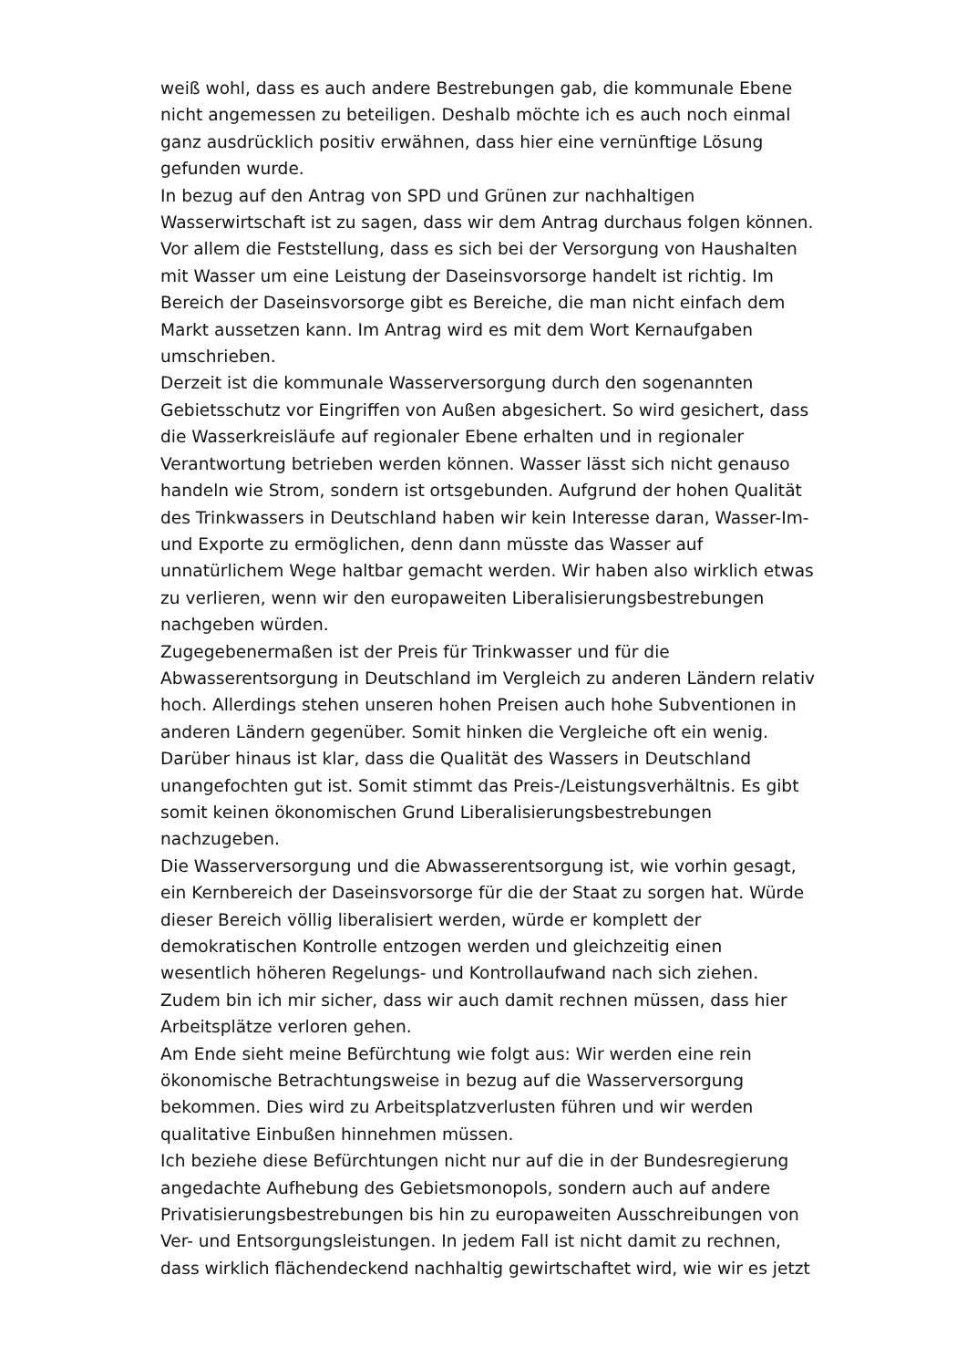weiß wohl, dass es auch andere Bestrebungen gab, die kommunale Ebene nicht angemessen zu beteiligen. Deshalb möchte ich es auch noch einmal ganz ausdrücklich positiv erwähnen, dass hier eine vernünftige Lösung gefunden wurde.
In bezug auf den Antrag von SPD und Grünen zur nachhaltigen Wasserwirtschaft ist zu sagen, dass wir dem Antrag durchaus folgen können. Vor allem die Feststellung, dass es sich bei der Versorgung von Haushalten mit Wasser um eine Leistung der Daseinsvorsorge handelt ist richtig. Im Bereich der Daseinsvorsorge gibt es Bereiche, die man nicht einfach dem Markt aussetzen kann. Im Antrag wird es mit dem Wort Kernaufgaben umschrieben.
Derzeit ist die kommunale Wasserversorgung durch den sogenannten Gebietsschutz vor Eingriffen von Außen abgesichert. So wird gesichert, dass die Wasserkreisläufe auf regionaler Ebene erhalten und in regionaler Verantwortung betrieben werden können. Wasser lässt sich nicht genauso handeln wie Strom, sondern ist ortsgebunden. Aufgrund der hohen Qualität des Trinkwassers in Deutschland haben wir kein Interesse daran, Wasser-Im- und Exporte zu ermöglichen, denn dann müsste das Wasser auf unnatürlichem Wege haltbar gemacht werden. Wir haben also wirklich etwas zu verlieren, wenn wir den europaweiten Liberalisierungsbestrebungen nachgeben würden.
Zugegebenermaßen ist der Preis für Trinkwasser und für die Abwasserentsorgung in Deutschland im Vergleich zu anderen Ländern relativ hoch. Allerdings stehen unseren hohen Preisen auch hohe Subventionen in anderen Ländern gegenüber. Somit hinken die Vergleiche oft ein wenig. Darüber hinaus ist klar, dass die Qualität des Wassers in Deutschland unangefochten gut ist. Somit stimmt das Preis-/Leistungsverhältnis. Es gibt somit keinen ökonomischen Grund Liberalisierungsbestrebungen nachzugeben.
Die Wasserversorgung und die Abwasserentsorgung ist, wie vorhin gesagt, ein Kernbereich der Daseinsvorsorge für die der Staat zu sorgen hat. Würde dieser Bereich völlig liberalisiert werden, würde er komplett der demokratischen Kontrolle entzogen werden und gleichzeitig einen wesentlich höheren Regelungs- und Kontrollaufwand nach sich ziehen. Zudem bin ich mir sicher, dass wir auch damit rechnen müssen, dass hier Arbeitsplätze verloren gehen.
Am Ende sieht meine Befürchtung wie folgt aus: Wir werden eine rein ökonomische Betrachtungsweise in bezug auf die Wasserversorgung bekommen. Dies wird zu Arbeitsplatzverlusten führen und wir werden qualitative Einbußen hinnehmen müssen.
Ich beziehe diese Befürchtungen nicht nur auf die in der Bundesregierung angedachte Aufhebung des Gebietsmonopols, sondern auch auf andere Privatisierungsbestrebungen bis hin zu europaweiten Ausschreibungen von Ver- und Entsorgungsleistungen. In jedem Fall ist nicht damit zu rechnen, dass wirklich flächendeckend nachhaltig gewirtschaftet wird, wie wir es jetzt